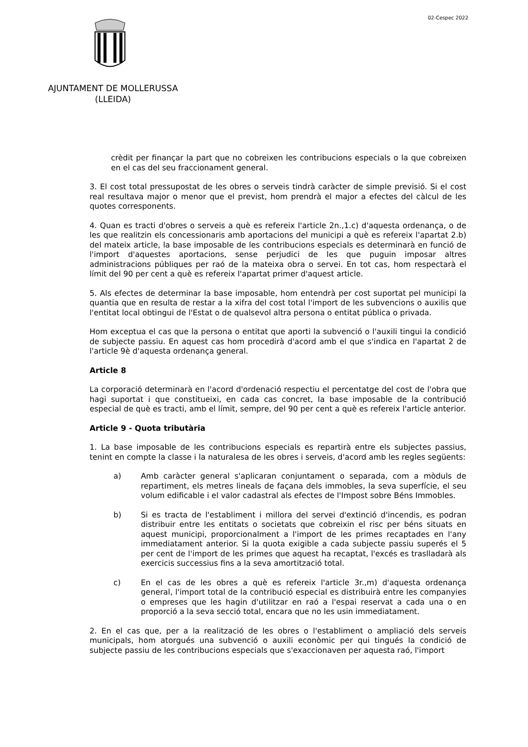02-Cespec 2022
AJUNTAMENT DE MOLLERUSSA
(LLEIDA)
crèdit per finançar la part que no cobreixen les contribucions especials o la que cobreixen en el cas del seu fraccionament general.
3. El cost total pressupostat de les obres o serveis tindrà caràcter de simple previsió. Si el cost real resultava major o menor que el previst, hom prendrà el major a efectes del càlcul de les quotes corresponents.
4. Quan es tracti d'obres o serveis a què es refereix l'article 2n.,1.c) d'aquesta ordenança, o de les que realitzin els concessionaris amb aportacions del municipi a què es refereix l'apartat 2.b) del mateix article, la base imposable de les contribucions especials es determinarà en funció de l'import d'aquestes aportacions, sense perjudici de les que puguin imposar altres administracions públiques per raó de la mateixa obra o servei. En tot cas, hom respectarà el límit del 90 per cent a què es refereix l'apartat primer d'aquest article.
5. Als efectes de determinar la base imposable, hom entendrà per cost suportat pel municipi la quantia que en resulta de restar a la xifra del cost total l'import de les subvencions o auxilis que l'entitat local obtingui de l'Estat o de qualsevol altra persona o entitat pública o privada.
Hom exceptua el cas que la persona o entitat que aporti la subvenció o l'auxili tingui la condició de subjecte passiu. En aquest cas hom procedirà d'acord amb el que s'indica en l'apartat 2 de l'article 9è d'aquesta ordenança general.
Article 8
La corporació determinarà en l'acord d'ordenació respectiu el percentatge del cost de l'obra que hagi suportat i que constitueixi, en cada cas concret, la base imposable de la contribució especial de què es tracti, amb el límit, sempre, del 90 per cent a què es refereix l'article anterior.
Article 9 - Quota tributària
1. La base imposable de les contribucions especials es repartirà entre els subjectes passius, tenint en compte la classe i la naturalesa de les obres i serveis, d'acord amb les regles següents:
a) Amb caràcter general s'aplicaran conjuntament o separada, com a mòduls de repartiment, els metres lineals de façana dels immobles, la seva superfície, el seu volum edificable i el valor cadastral als efectes de l'Impost sobre Béns Immobles.
b) Si es tracta de l'establiment i millora del servei d'extinció d'incendis, es podran distribuir entre les entitats o societats que cobreixin el risc per béns situats en aquest municipi, proporcionalment a l'import de les primes recaptades en l'any immediatament anterior. Si la quota exigible a cada subjecte passiu superés el 5 per cent de l'import de les primes que aquest ha recaptat, l'excés es traslladarà als exercicis successius fins a la seva amortització total.
c) En el cas de les obres a què es refereix l'article 3r.,m) d'aquesta ordenança general, l'import total de la contribució especial es distribuirà entre les companyies o empreses que les hagin d'utilitzar en raó a l'espai reservat a cada una o en proporció a la seva secció total, encara que no les usin immediatament.
2. En el cas que, per a la realització de les obres o l'establiment o ampliació dels serveis municipals, hom atorgués una subvenció o auxili econòmic per qui tingués la condició de subjecte passiu de les contribucions especials que s'exaccionaven per aquesta raó, l'import